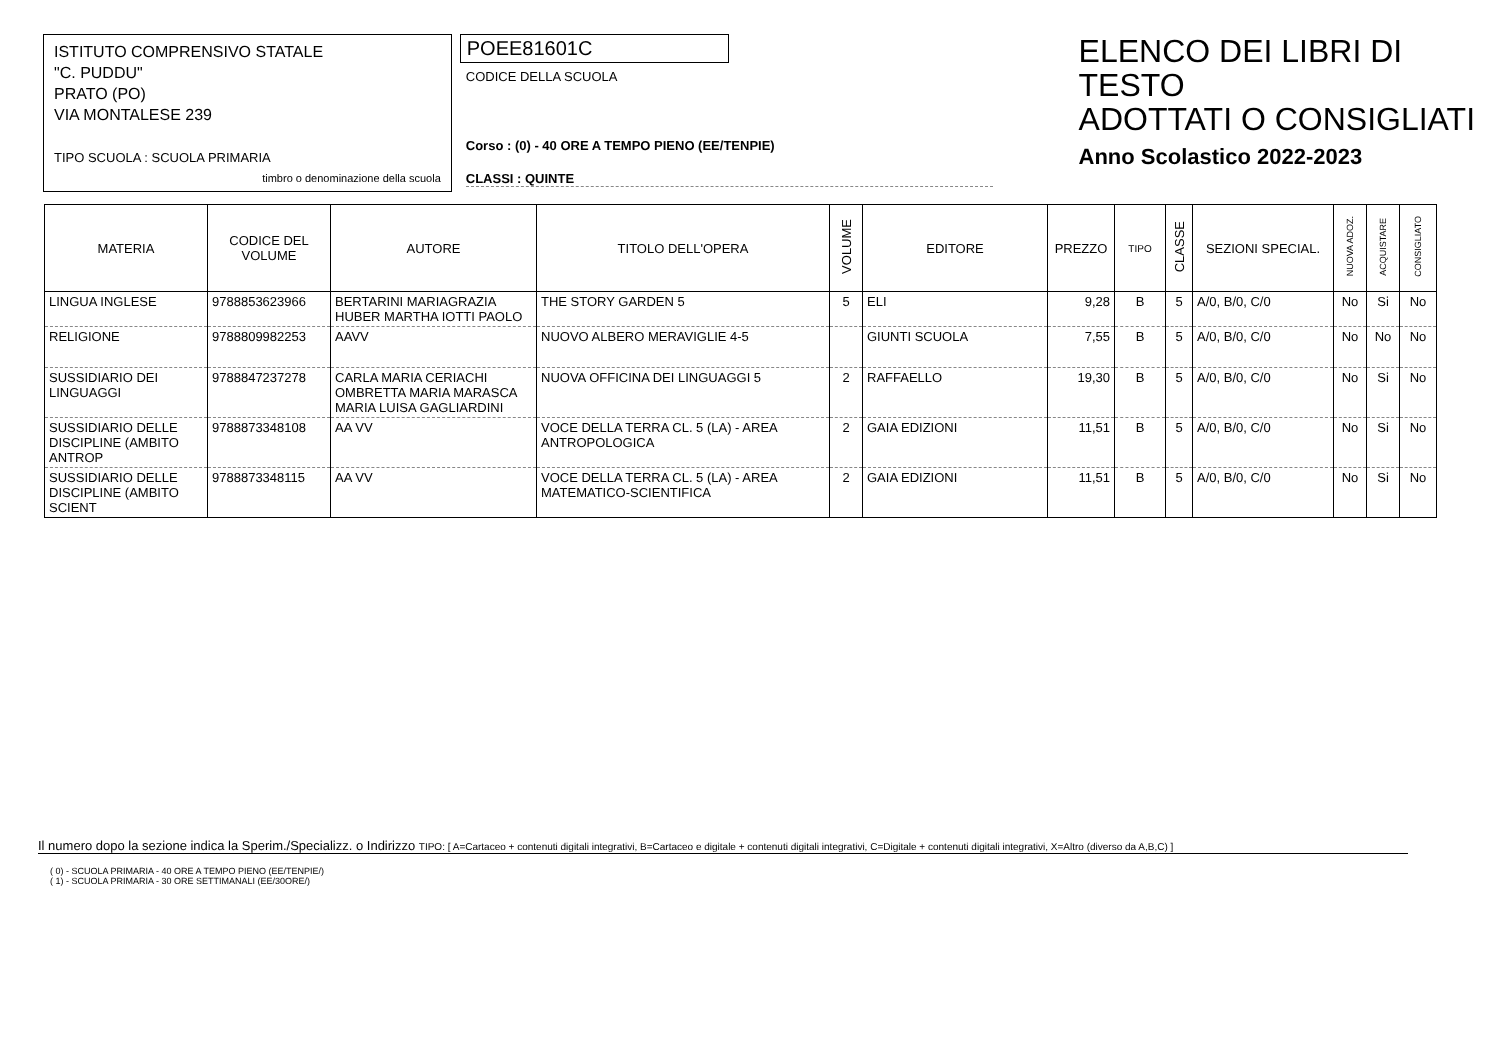ISTITUTO COMPRENSIVO STATALE
"C. PUDDU"
PRATO (PO)
VIA MONTALESE 239
TIPO SCUOLA : SCUOLA PRIMARIA
timbro o denominazione della scuola
POEE81601C
CODICE DELLA SCUOLA
Corso : (0) - 40 ORE A TEMPO PIENO (EE/TENPIE)
CLASSI : QUINTE
ELENCO DEI LIBRI DI TESTO
ADOTTATI O CONSIGLIATI
Anno Scolastico 2022-2023
| MATERIA | CODICE DEL VOLUME | AUTORE | TITOLO DELL'OPERA | VOLUME | EDITORE | PREZZO | TIPO | CLASSE | SEZIONI SPECIAL. | NUOVA ADOZ. | ACQUISTARE | CONSIGLIATO |
| --- | --- | --- | --- | --- | --- | --- | --- | --- | --- | --- | --- | --- |
| LINGUA INGLESE | 9788853623966 | BERTARINI MARIAGRAZIA HUBER MARTHA IOTTI PAOLO | THE STORY GARDEN 5 | 5 | ELI | 9,28 | B | 5 | A/0, B/0, C/0 | No | Si | No |
| RELIGIONE | 9788809982253 | AAVV | NUOVO ALBERO MERAVIGLIE 4-5 | | GIUNTI SCUOLA | 7,55 | B | 5 | A/0, B/0, C/0 | No | No | No |
| SUSSIDIARIO DEI LINGUAGGI | 9788847237278 | CARLA MARIA CERIACHI OMBRETTA MARIA MARASCA MARIA LUISA GAGLIARDINI | NUOVA OFFICINA DEI LINGUAGGI 5 | 2 | RAFFAELLO | 19,30 | B | 5 | A/0, B/0, C/0 | No | Si | No |
| SUSSIDIARIO DELLE DISCIPLINE (AMBITO ANTROP | 9788873348108 | AA VV | VOCE DELLA TERRA CL. 5 (LA) - AREA ANTROPOLOGICA | 2 | GAIA EDIZIONI | 11,51 | B | 5 | A/0, B/0, C/0 | No | Si | No |
| SUSSIDIARIO DELLE DISCIPLINE (AMBITO SCIENT | 9788873348115 | AA VV | VOCE DELLA TERRA CL. 5 (LA) - AREA MATEMATICO-SCIENTIFICA | 2 | GAIA EDIZIONI | 11,51 | B | 5 | A/0, B/0, C/0 | No | Si | No |
Il numero dopo la sezione indica la Sperim./Specializz. o Indirizzo TIPO: [ A=Cartaceo + contenuti digitali integrativi, B=Cartaceo e digitale + contenuti digitali integrativi, C=Digitale + contenuti digitali integrativi, X=Altro (diverso da A,B,C) ]
( 0) - SCUOLA PRIMARIA - 40 ORE A TEMPO PIENO (EE/TENPIE/)
( 1) - SCUOLA PRIMARIA - 30 ORE SETTIMANALI (EE/30ORE/)